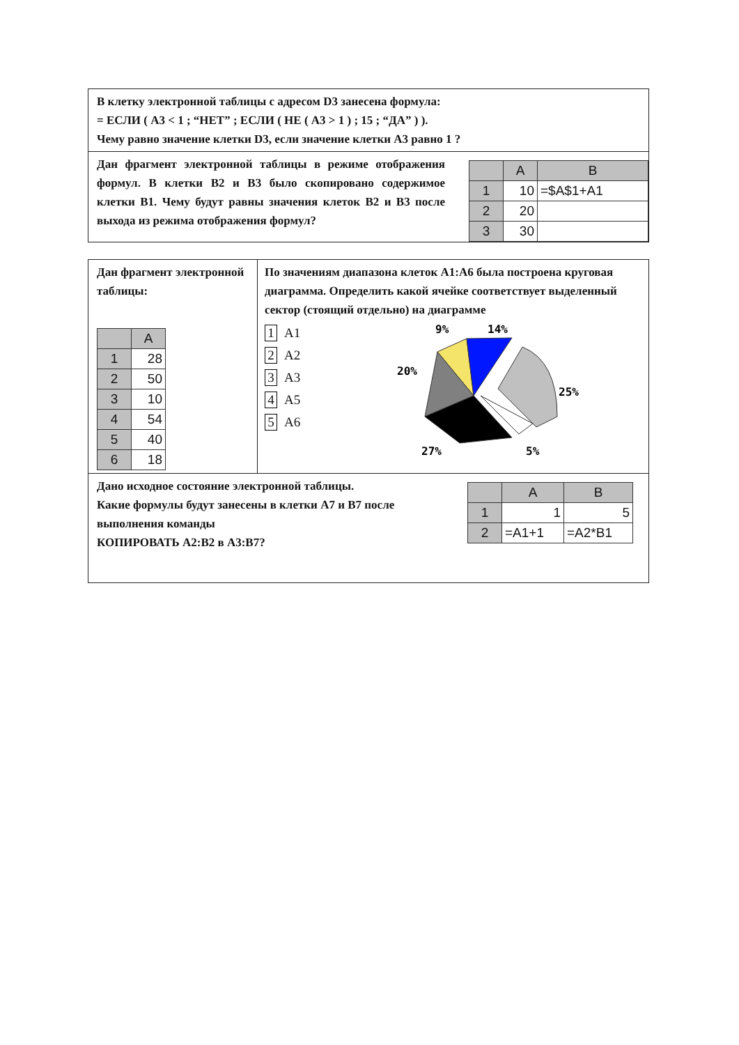В клетку электронной таблицы с адресом D3 занесена формула:
= ЕСЛИ ( А3 < 1 ; “НЕТ” ; ЕСЛИ ( НЕ ( А3 > 1 ) ; 15 ; “ДА” ) ).
Чему равно значение клетки D3, если значение клетки А3 равно 1 ?
Дан фрагмент электронной таблицы в режиме отображения формул. В клетки В2 и В3 было скопировано содержимое клетки В1. Чему будут равны значения клеток В2 и В3 после выхода из режима отображения формул?
| | A | B |
| --- | --- | --- |
| 1 | 10 | =$A$1+A1 |
| 2 | 20 | |
| 3 | 30 | |
Дан фрагмент электронной таблицы:
| | A |
| --- | --- |
| 1 | 28 |
| 2 | 50 |
| 3 | 10 |
| 4 | 54 |
| 5 | 40 |
| 6 | 18 |
По значениям диапазона клеток А1:А6 была построена круговая диаграмма. Определить какой ячейке соответствует выделенный сектор (стоящий отдельно) на диаграмме
1 A1
2 A2
3 A3
4 A5
5 A6
9%
14%
20%
25%
27%
5%
Дано исходное состояние электронной таблицы.
Какие формулы будут занесены в клетки А7 и В7 после выполнения команды
КОПИРОВАТЬ А2:В2 в А3:В7?
| | A | B |
| --- | --- | --- |
| 1 | 1 | 5 |
| 2 | =A1+1 | =A2*B1 |